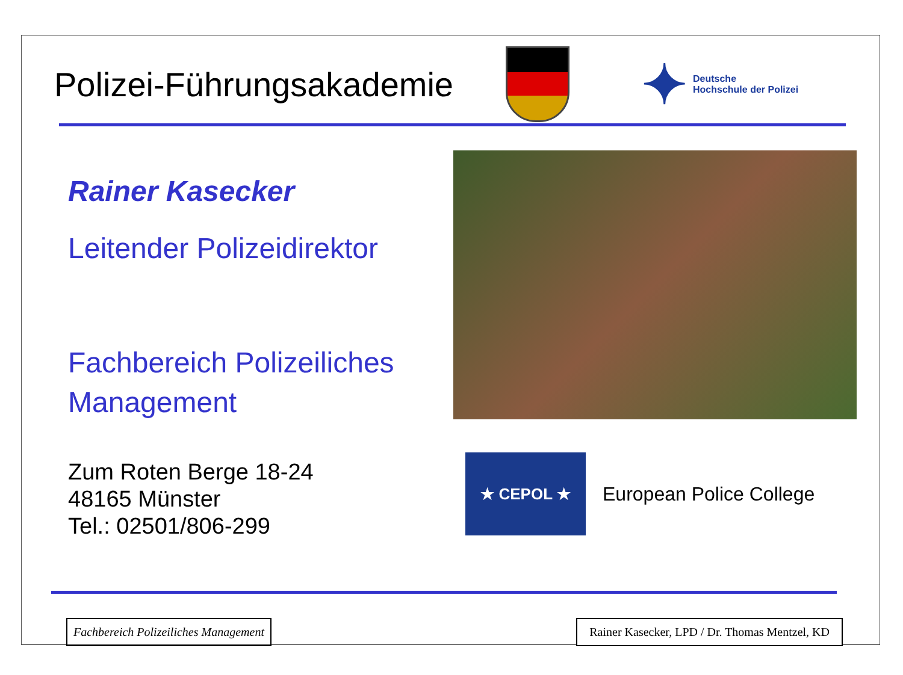Polizei-Führungsakademie
✦
Deutsche
Hochschule der Polizei
Rainer Kasecker
Leitender Polizeidirektor
Fachbereich Polizeiliches Management
Zum Roten Berge 18-24
48165 Münster
Tel.: 02501/806-299
★ CEPOL ★
European Police College
Fachbereich Polizeiliches Management
Rainer Kasecker, LPD / Dr. Thomas Mentzel, KD